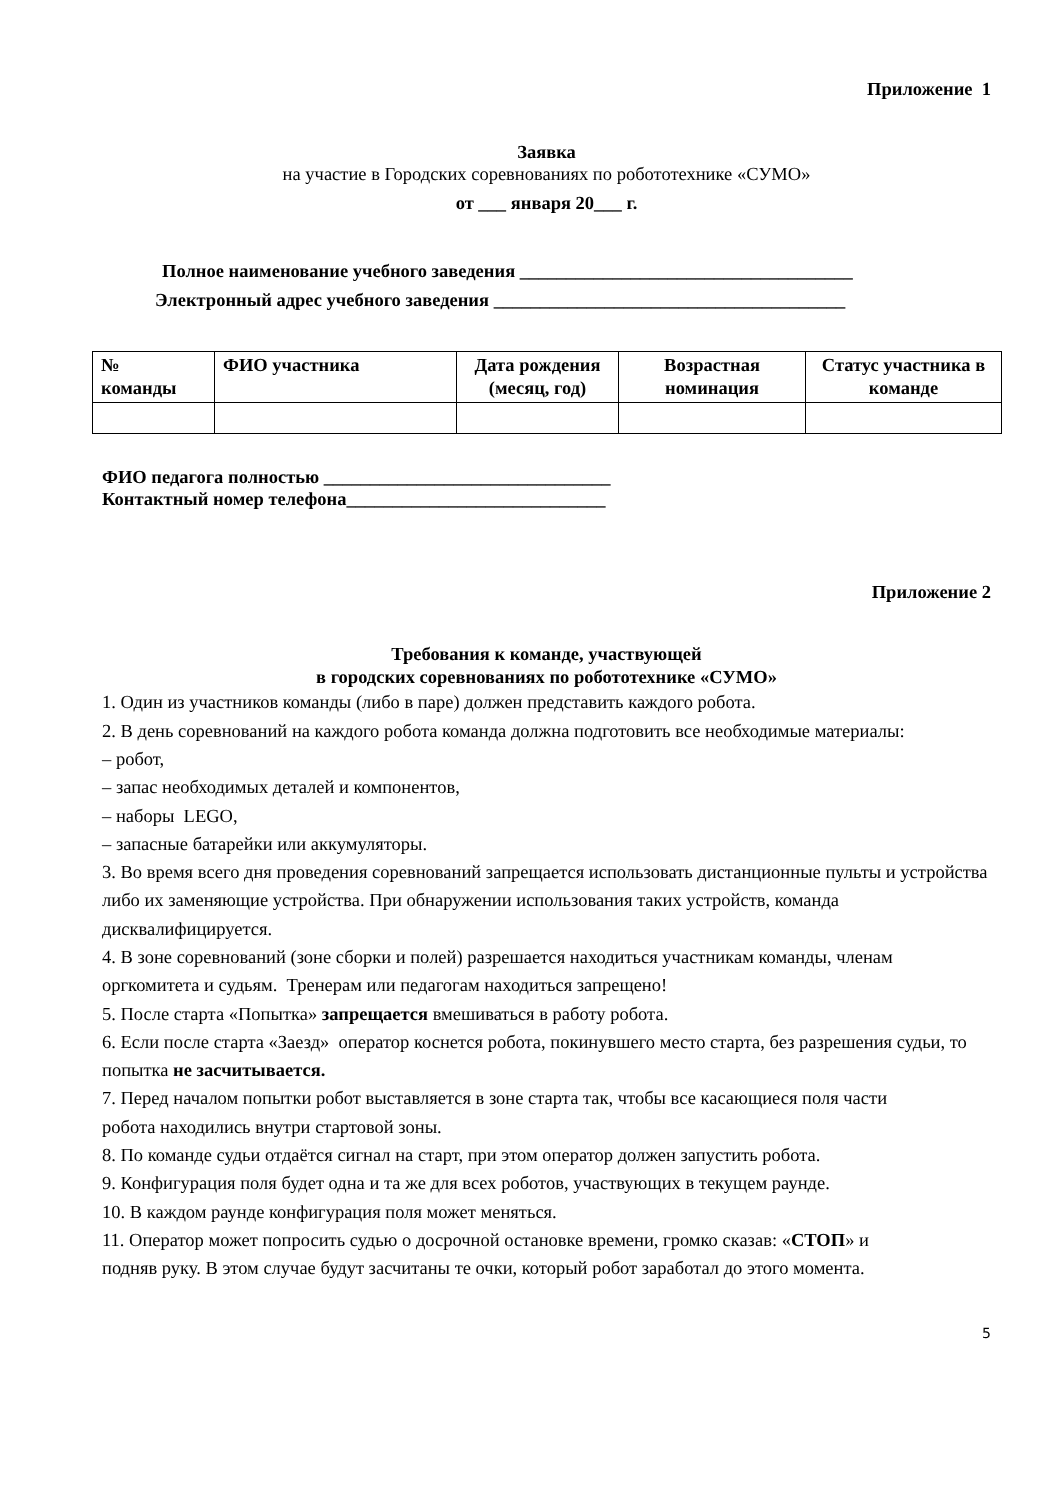Приложение 1
Заявка
на участие в Городских соревнованиях по робототехнике «СУМО»
от ___ января 20___ г.
Полное наименование учебного заведения ____________________________________
Электронный адрес учебного заведения ______________________________________
| № команды | ФИО участника | Дата рождения (месяц, год) | Возрастная номинация | Статус участника в команде |
| --- | --- | --- | --- | --- |
ФИО педагога полностью _______________________________
Контактный номер телефона____________________________
Приложение 2
Требования к команде, участвующей
в городских соревнованиях по робототехнике «СУМО»
1. Один из участников команды (либо в паре) должен представить каждого робота.
2. В день соревнований на каждого робота команда должна подготовить все необходимые материалы:
– робот,
– запас необходимых деталей и компонентов,
– наборы LEGO,
– запасные батарейки или аккумуляторы.
3. Во время всего дня проведения соревнований запрещается использовать дистанционные пульты и устройства либо их заменяющие устройства. При обнаружении использования таких устройств, команда дисквалифицируется.
4. В зоне соревнований (зоне сборки и полей) разрешается находиться участникам команды, членам оргкомитета и судьям. Тренерам или педагогам находиться запрещено!
5. После старта «Попытка» запрещается вмешиваться в работу робота.
6. Если после старта «Заезд» оператор коснется робота, покинувшего место старта, без разрешения судьи, то попытка не засчитывается.
7. Перед началом попытки робот выставляется в зоне старта так, чтобы все касающиеся поля части
робота находились внутри стартовой зоны.
8. По команде судьи отдаётся сигнал на старт, при этом оператор должен запустить робота.
9. Конфигурация поля будет одна и та же для всех роботов, участвующих в текущем раунде.
10. В каждом раунде конфигурация поля может меняться.
11. Оператор может попросить судью о досрочной остановке времени, громко сказав: «СТОП» и
подняв руку. В этом случае будут засчитаны те очки, который робот заработал до этого момента.
5